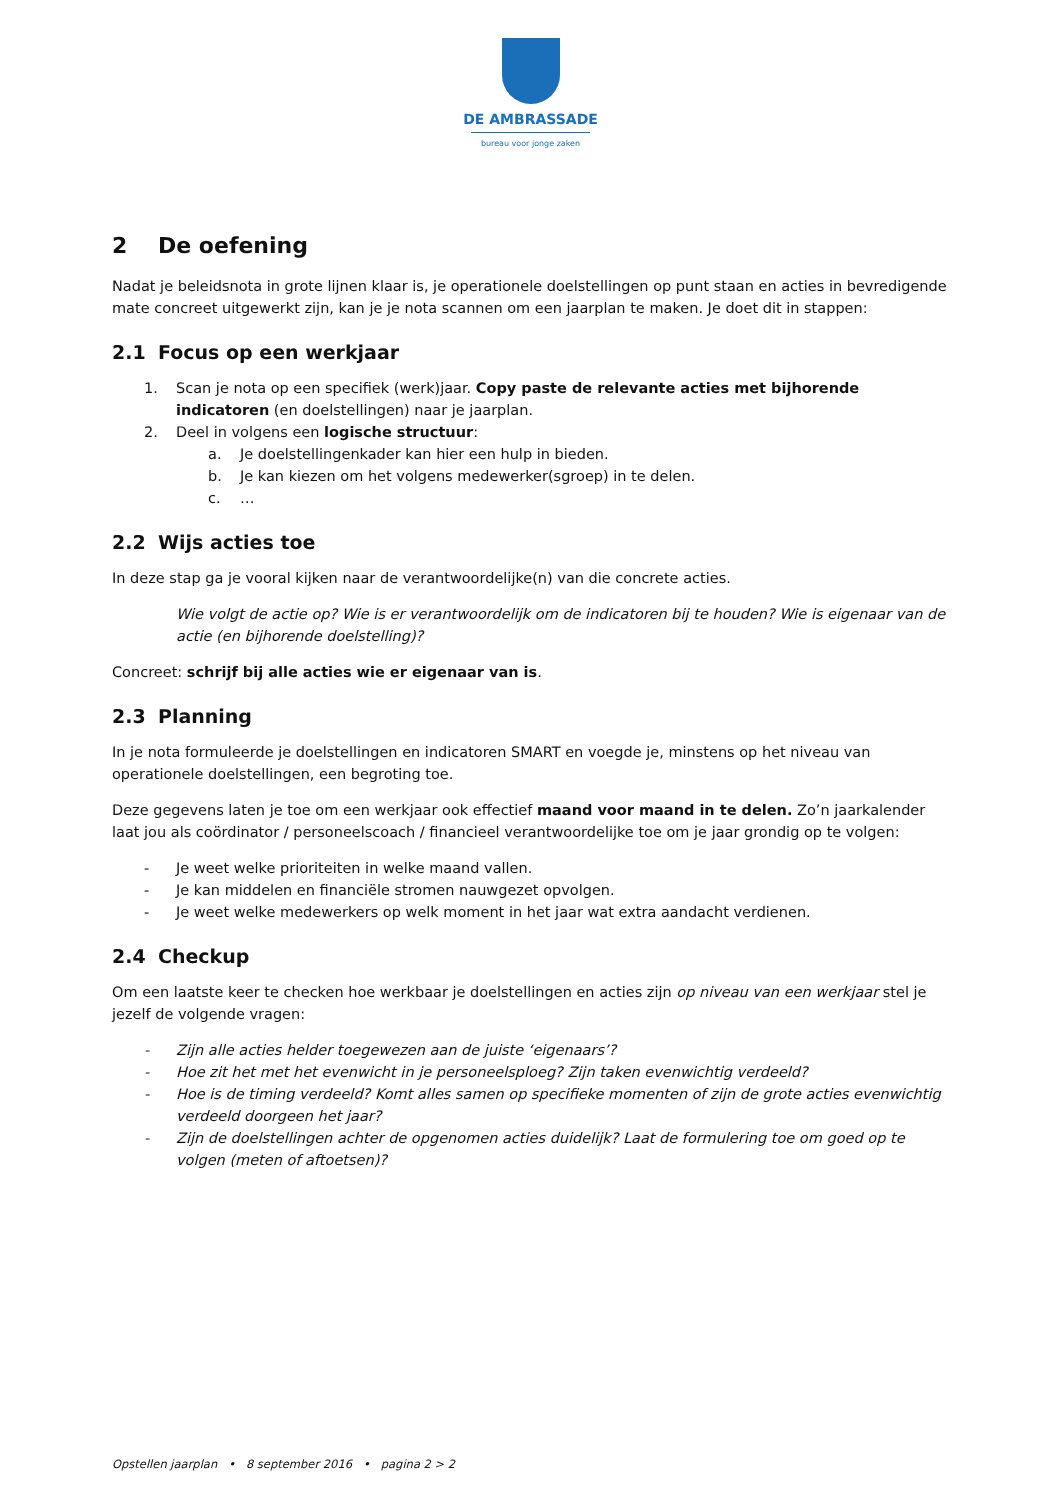DE AMBRASSADE
bureau voor jonge zaken
2 De oefening
Nadat je beleidsnota in grote lijnen klaar is, je operationele doelstellingen op punt staan en acties in bevredigende mate concreet uitgewerkt zijn, kan je je nota scannen om een jaarplan te maken. Je doet dit in stappen:
2.1 Focus op een werkjaar
1. Scan je nota op een specifiek (werk)jaar. Copy paste de relevante acties met bijhorende indicatoren (en doelstellingen) naar je jaarplan.
2. Deel in volgens een logische structuur:
a. Je doelstellingenkader kan hier een hulp in bieden.
b. Je kan kiezen om het volgens medewerker(sgroep) in te delen.
c. …
2.2 Wijs acties toe
In deze stap ga je vooral kijken naar de verantwoordelijke(n) van die concrete acties.
Wie volgt de actie op? Wie is er verantwoordelijk om de indicatoren bij te houden? Wie is eigenaar van de actie (en bijhorende doelstelling)?
Concreet: schrijf bij alle acties wie er eigenaar van is.
2.3 Planning
In je nota formuleerde je doelstellingen en indicatoren SMART en voegde je, minstens op het niveau van operationele doelstellingen, een begroting toe.
Deze gegevens laten je toe om een werkjaar ook effectief maand voor maand in te delen. Zo’n jaarkalender laat jou als coördinator / personeelscoach / financieel verantwoordelijke toe om je jaar grondig op te volgen:
- Je weet welke prioriteiten in welke maand vallen.
- Je kan middelen en financiële stromen nauwgezet opvolgen.
- Je weet welke medewerkers op welk moment in het jaar wat extra aandacht verdienen.
2.4 Checkup
Om een laatste keer te checken hoe werkbaar je doelstellingen en acties zijn op niveau van een werkjaar stel je jezelf de volgende vragen:
- Zijn alle acties helder toegewezen aan de juiste ‘eigenaars’?
- Hoe zit het met het evenwicht in je personeelsploeg? Zijn taken evenwichtig verdeeld?
- Hoe is de timing verdeeld? Komt alles samen op specifieke momenten of zijn de grote acties evenwichtig verdeeld doorgeen het jaar?
- Zijn de doelstellingen achter de opgenomen acties duidelijk? Laat de formulering toe om goed op te volgen (meten of aftoetsen)?
Opstellen jaarplan • 8 september 2016 • pagina 2 > 2